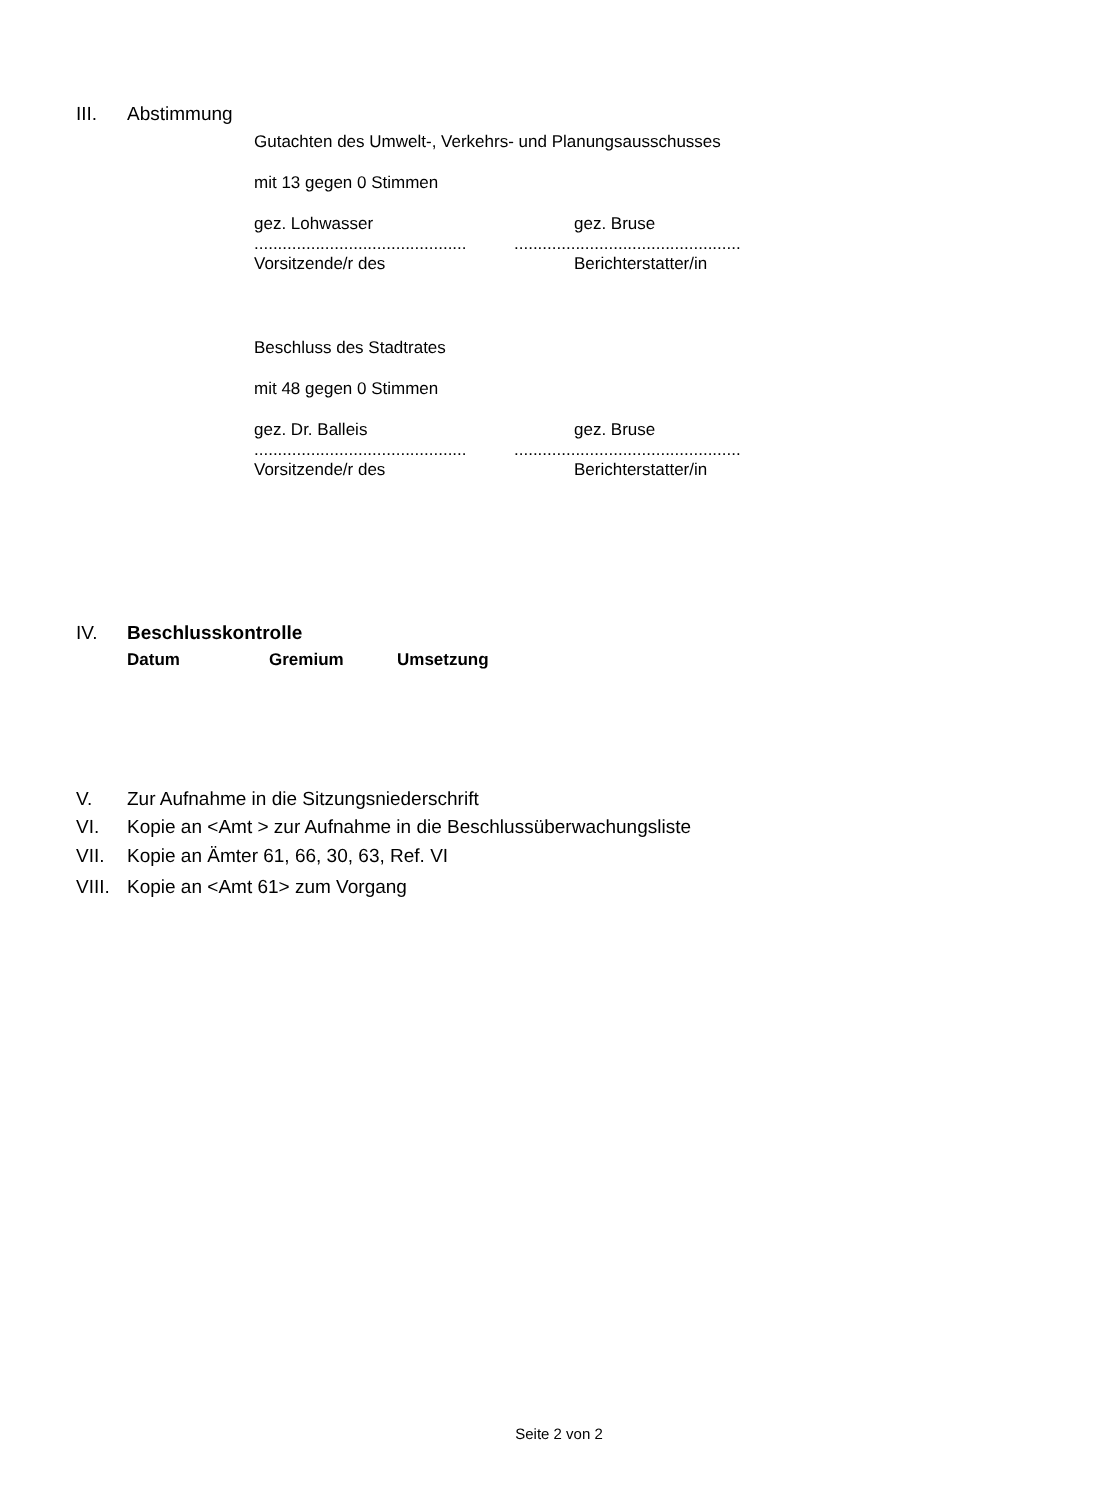III. Abstimmung
Gutachten des Umwelt-, Verkehrs- und Planungsausschusses
mit 13 gegen 0 Stimmen
gez. Lohwasser gez. Bruse
.............................................................................................
Vorsitzende/r des Berichterstatter/in
Beschluss des Stadtrates
mit 48 gegen 0 Stimmen
gez. Dr. Balleis gez. Bruse
.............................................................................................
Vorsitzende/r des Berichterstatter/in
IV. Beschlusskontrolle
Datum Gremium Umsetzung
V. Zur Aufnahme in die Sitzungsniederschrift
VI. Kopie an <Amt > zur Aufnahme in die Beschlussüberwachungsliste
VII. Kopie an Ämter 61, 66, 30, 63, Ref. VI
VIII. Kopie an <Amt 61> zum Vorgang
Seite 2 von 2